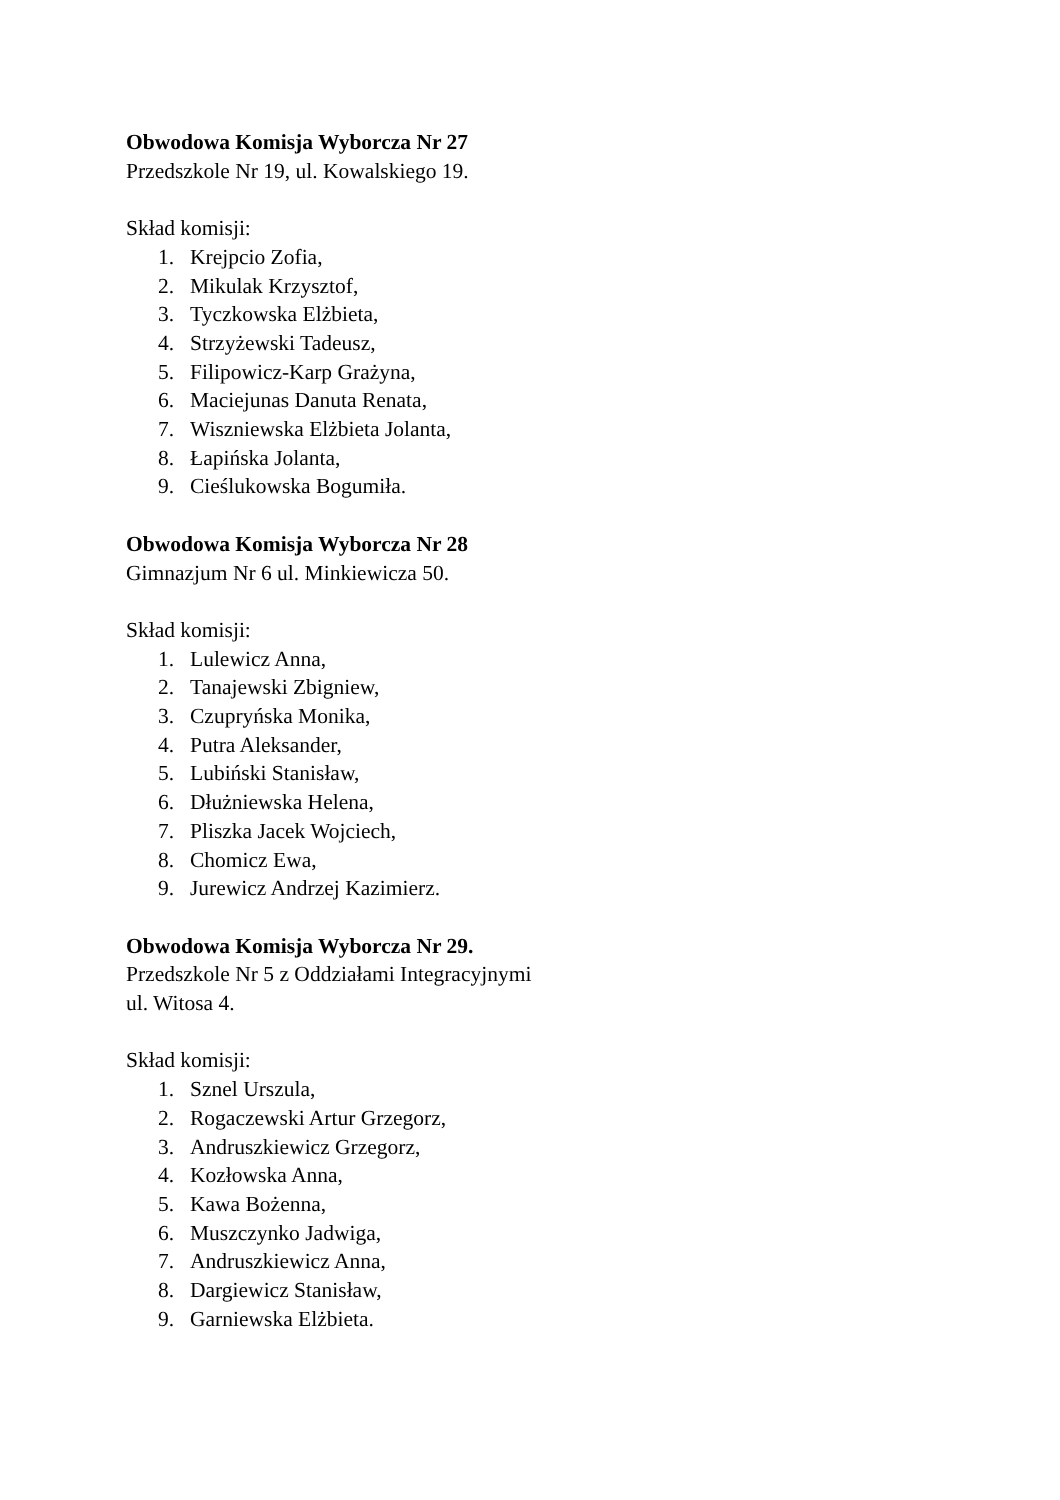Obwodowa Komisja Wyborcza Nr 27
Przedszkole Nr 19, ul. Kowalskiego 19.
Skład komisji:
1. Krejpcio Zofia,
2. Mikulak Krzysztof,
3. Tyczkowska Elżbieta,
4. Strzyżewski Tadeusz,
5. Filipowicz-Karp Grażyna,
6. Maciejunas Danuta Renata,
7. Wiszniewska Elżbieta Jolanta,
8. Łapińska Jolanta,
9. Cieślukowska Bogumiła.
Obwodowa Komisja Wyborcza Nr 28
Gimnazjum Nr 6 ul. Minkiewicza 50.
Skład komisji:
1. Lulewicz Anna,
2. Tanajewski Zbigniew,
3. Czupryńska Monika,
4. Putra Aleksander,
5. Lubiński Stanisław,
6. Dłużniewska Helena,
7. Pliszka Jacek Wojciech,
8. Chomicz Ewa,
9. Jurewicz Andrzej Kazimierz.
Obwodowa Komisja Wyborcza Nr 29.
Przedszkole Nr 5 z Oddziałami Integracyjnymi
ul. Witosa 4.
Skład komisji:
1. Sznel Urszula,
2. Rogaczewski Artur Grzegorz,
3. Andruszkiewicz Grzegorz,
4. Kozłowska Anna,
5. Kawa Bożenna,
6. Muszczynko Jadwiga,
7. Andruszkiewicz Anna,
8. Dargiewicz Stanisław,
9. Garniewska Elżbieta.